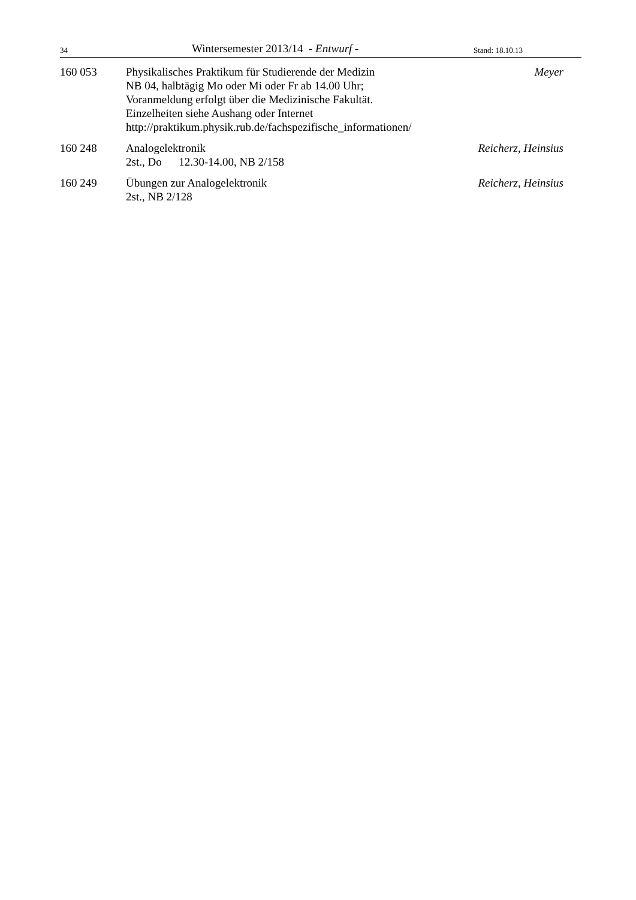34 Wintersemester 2013/14 - Entwurf - Stand: 18.10.13
160 053 Physikalisches Praktikum für Studierende der Medizin
NB 04, halbtägig Mo oder Mi oder Fr ab 14.00 Uhr;
Voranmeldung erfolgt über die Medizinische Fakultät.
Einzelheiten siehe Aushang oder Internet
http://praktikum.physik.rub.de/fachspezifische_informationen/
Meyer
160 248 Analogelektronik
2st., Do 12.30-14.00, NB 2/158
Reicherz, Heinsius
160 249 Übungen zur Analogelektronik
2st., NB 2/128
Reicherz, Heinsius